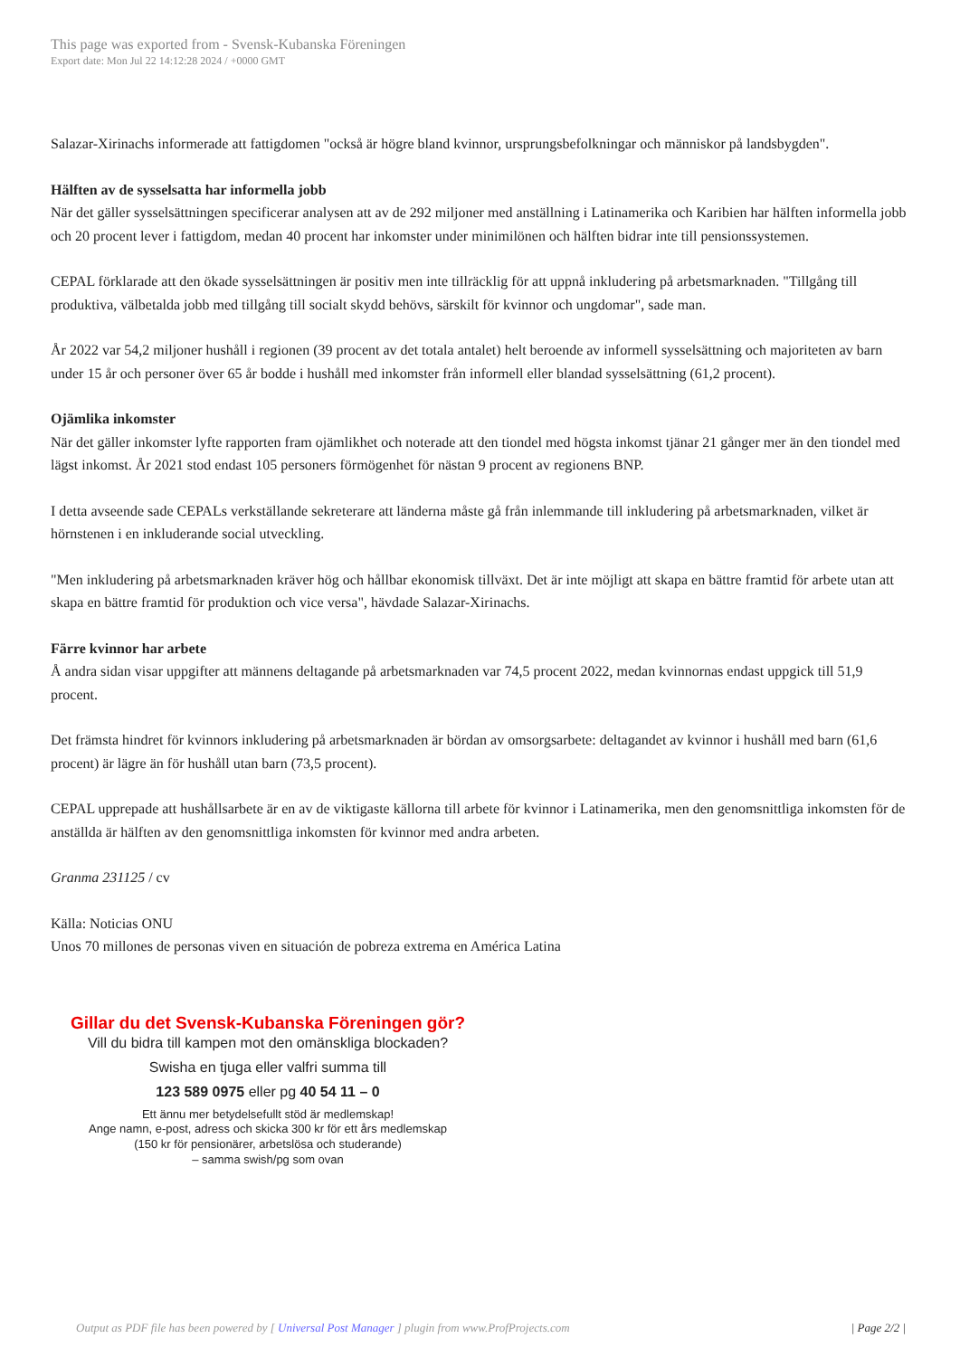This page was exported from - Svensk-Kubanska Föreningen
Export date: Mon Jul 22 14:12:28 2024 / +0000 GMT
Salazar-Xirinachs informerade att fattigdomen "också är högre bland kvinnor, ursprungsbefolkningar och människor på landsbygden".
Hälften av de sysselsatta har informella jobb
När det gäller sysselsättningen specificerar analysen att av de 292 miljoner med anställning i Latinamerika och Karibien har hälften informella jobb och 20 procent lever i fattigdom, medan 40 procent har inkomster under minimilönen och hälften bidrar inte till pensionssystemen.
CEPAL förklarade att den ökade sysselsättningen är positiv men inte tillräcklig för att uppnå inkludering på arbetsmarknaden. "Tillgång till produktiva, välbetalda jobb med tillgång till socialt skydd behövs, särskilt för kvinnor och ungdomar", sade man.
År 2022 var 54,2 miljoner hushåll i regionen (39 procent av det totala antalet) helt beroende av informell sysselsättning och majoriteten av barn under 15 år och personer över 65 år bodde i hushåll med inkomster från informell eller blandad sysselsättning (61,2 procent).
Ojämlika inkomster
När det gäller inkomster lyfte rapporten fram ojämlikhet och noterade att den tiondel med högsta inkomst tjänar 21 gånger mer än den tiondel med lägst inkomst. År 2021 stod endast 105 personers förmögenhet för nästan 9 procent av regionens BNP.
I detta avseende sade CEPALs verkställande sekreterare att länderna måste gå från inlemmande till inkludering på arbetsmarknaden, vilket är hörnstenen i en inkluderande social utveckling.
"Men inkludering på arbetsmarknaden kräver hög och hållbar ekonomisk tillväxt. Det är inte möjligt att skapa en bättre framtid för arbete utan att skapa en bättre framtid för produktion och vice versa", hävdade Salazar-Xirinachs.
Färre kvinnor har arbete
Å andra sidan visar uppgifter att männens deltagande på arbetsmarknaden var 74,5 procent 2022, medan kvinnornas endast uppgick till 51,9 procent.
Det främsta hindret för kvinnors inkludering på arbetsmarknaden är bördan av omsorgsarbete: deltagandet av kvinnor i hushåll med barn (61,6 procent) är lägre än för hushåll utan barn (73,5 procent).
CEPAL upprepade att hushållsarbete är en av de viktigaste källorna till arbete för kvinnor i Latinamerika, men den genomsnittliga inkomsten för de anställda är hälften av den genomsnittliga inkomsten för kvinnor med andra arbeten.
Granma 231125 / cv
Källa: Noticias ONU
Unos 70 millones de personas viven en situación de pobreza extrema en América Latina
Gillar du det Svensk-Kubanska Föreningen gör?
Vill du bidra till kampen mot den omänskliga blockaden?
Swisha en tjuga eller valfri summa till
123 589 0975 eller pg 40 54 11 – 0
Ett ännu mer betydelsefullt stöd är medlemskap!
Ange namn, e-post, adress och skicka 300 kr för ett års medlemskap
(150 kr för pensionärer, arbetslösa och studerande)
– samma swish/pg som ovan
Output as PDF file has been powered by [ Universal Post Manager ] plugin from www.ProfProjects.com | Page 2/2 |